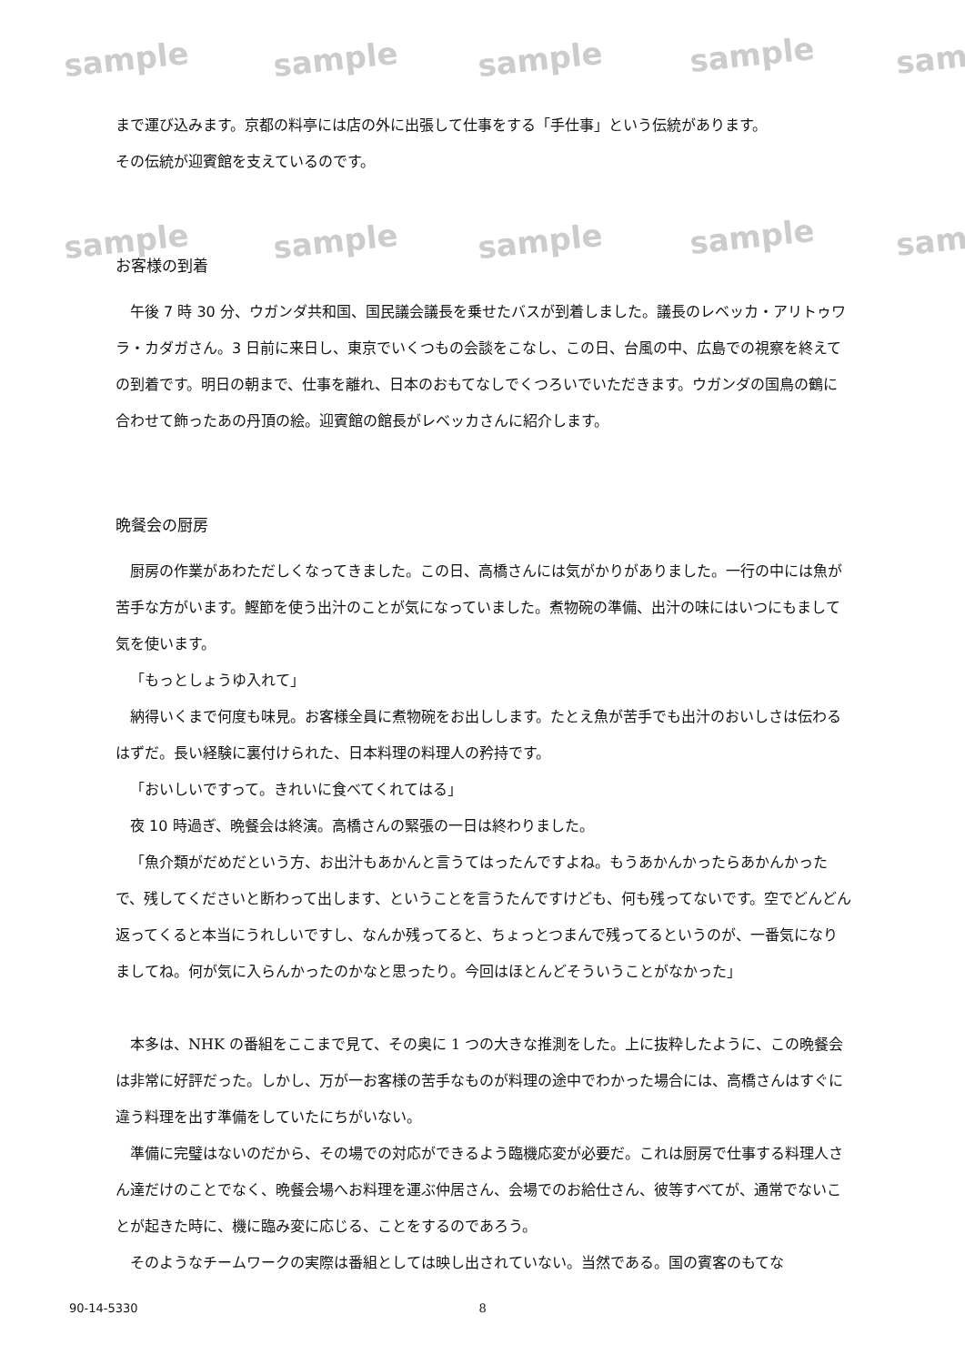sample sample sample sample sam
sample sample sample sample sam
まで運び込みます。京都の料亭には店の外に出張して仕事をする「手仕事」という伝統があります。
その伝統が迎賓館を支えているのです。
お客様の到着
午後 7 時 30 分、ウガンダ共和国、国民議会議長を乗せたバスが到着しました。議長のレベッカ・アリトゥワラ・カダガさん。3 日前に来日し、東京でいくつもの会談をこなし、この日、台風の中、広島での視察を終えての到着です。明日の朝まで、仕事を離れ、日本のおもてなしでくつろいでいただきます。ウガンダの国鳥の鶴に合わせて飾ったあの丹頂の絵。迎賓館の館長がレベッカさんに紹介します。
晩餐会の厨房
厨房の作業があわただしくなってきました。この日、高橋さんには気がかりがありました。一行の中には魚が苦手な方がいます。鰹節を使う出汁のことが気になっていました。煮物碗の準備、出汁の味にはいつにもまして気を使います。
「もっとしょうゆ入れて」
納得いくまで何度も味見。お客様全員に煮物碗をお出しします。たとえ魚が苦手でも出汁のおいしさは伝わるはずだ。長い経験に裏付けられた、日本料理の料理人の矜持です。
「おいしいですって。きれいに食べてくれてはる」
夜 10 時過ぎ、晩餐会は終演。高橋さんの緊張の一日は終わりました。
「魚介類がだめだという方、お出汁もあかんと言うてはったんですよね。もうあかんかったらあかんかったで、残してくださいと断わって出します、ということを言うたんですけども、何も残ってないです。空でどんどん返ってくると本当にうれしいですし、なんか残ってると、ちょっとつまんで残ってるというのが、一番気になりましてね。何が気に入らんかったのかなと思ったり。今回はほとんどそういうことがなかった」
本多は、NHK の番組をここまで見て、その奥に 1 つの大きな推測をした。上に抜粋したように、この晩餐会は非常に好評だった。しかし、万が一お客様の苦手なものが料理の途中でわかった場合には、高橋さんはすぐに違う料理を出す準備をしていたにちがいない。
準備に完璧はないのだから、その場での対応ができるよう臨機応変が必要だ。これは厨房で仕事する料理人さん達だけのことでなく、晩餐会場へお料理を運ぶ仲居さん、会場でのお給仕さん、彼等すべてが、通常でないことが起きた時に、機に臨み変に応じる、ことをするのであろう。
そのようなチームワークの実際は番組としては映し出されていない。当然である。国の賓客のもてな
90-14-5330 8